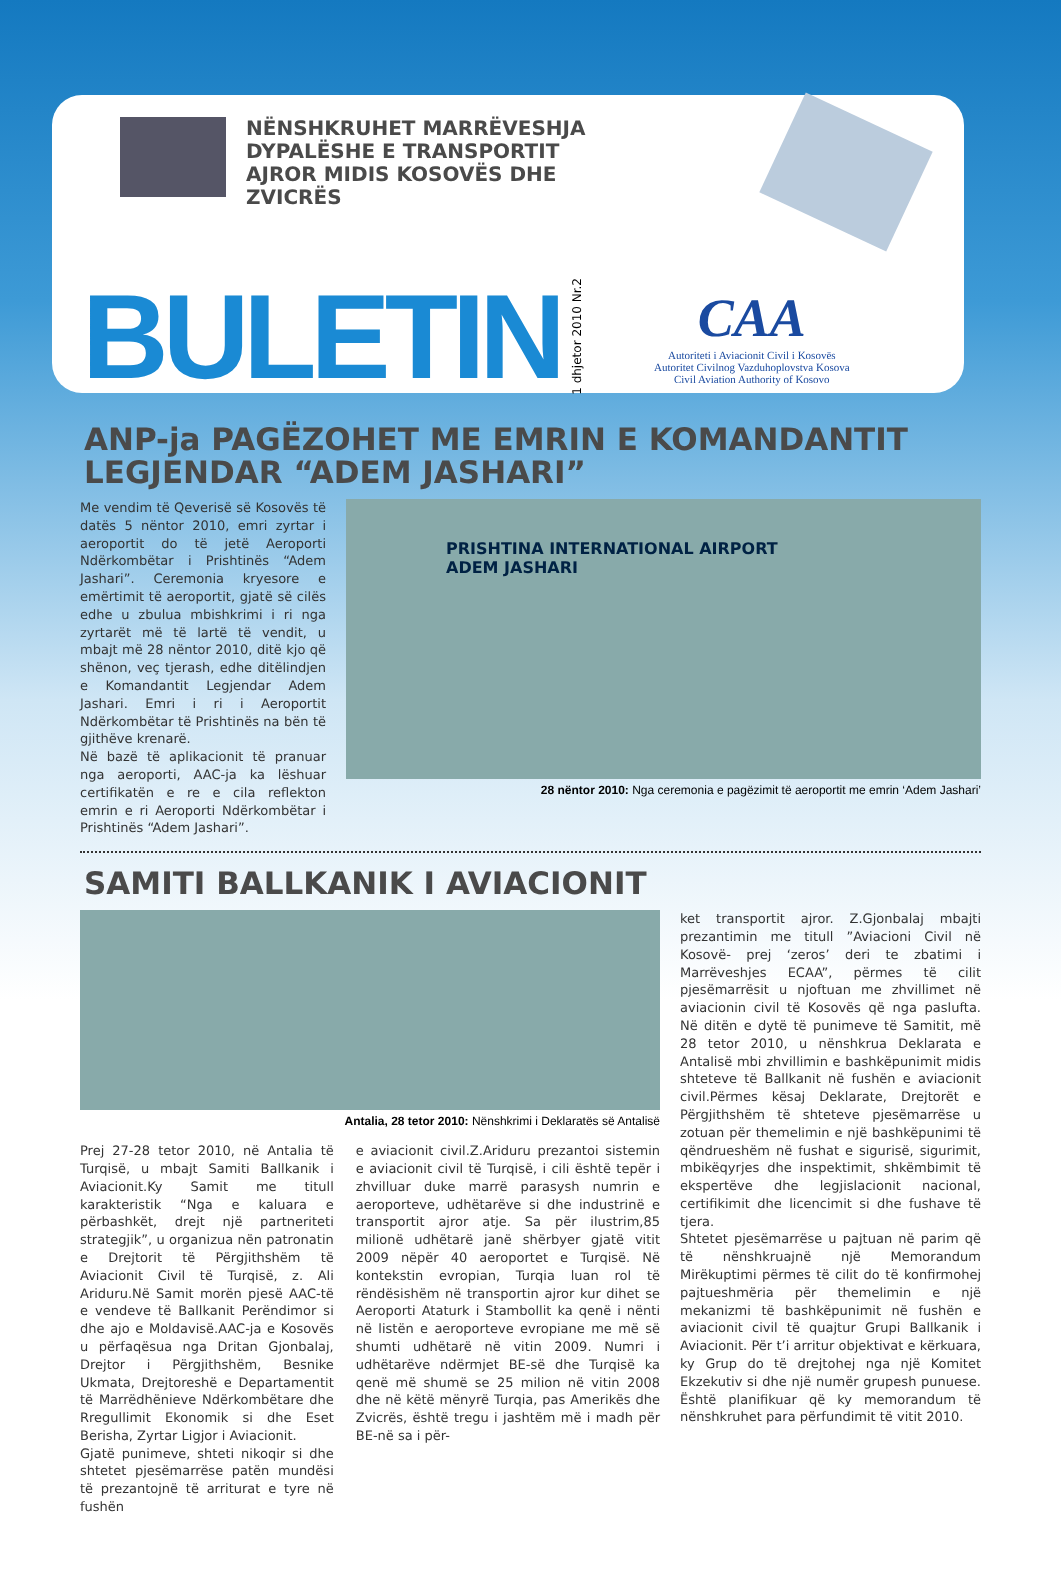NËNSHKRUHET MARRËVESHJA DYPALËSHE E TRANSPORTIT AJROR MIDIS KOSOVËS DHE ZVICRËS
BULETIN
1 dhjetor 2010 Nr.2
CAA
Autoriteti i Aviacionit Civil i Kosovës
Autoritet Civilnog Vazduhoplovstva Kosova
Civil Aviation Authority of Kosovo
ANP-ja PAGËZOHET ME EMRIN E KOMANDANTIT
LEGJENDAR “ADEM JASHARI”
Me vendim të Qeverisë së Kosovës të datës 5 nëntor 2010, emri zyrtar i aeroportit do të jetë Aeroporti Ndërkombëtar i Prishtinës “Adem Jashari”. Ceremonia kryesore e emërtimit të aeroportit, gjatë së cilës edhe u zbulua mbishkrimi i ri nga zyrtarët më të lartë të vendit, u mbajt më 28 nëntor 2010, ditë kjo që shënon, veç tjerash, edhe ditëlindjen e Komandantit Legjendar Adem Jashari. Emri i ri i Aeroportit Ndërkombëtar të Prishtinës na bën të gjithëve krenarë.
Në bazë të aplikacionit të pranuar nga aeroporti, AAC-ja ka lëshuar certifikatën e re e cila reflekton emrin e ri Aeroporti Ndërkombëtar i Prishtinës “Adem Jashari”.
PRISHTINA INTERNATIONAL AIRPORT
ADEM JASHARI
28 nëntor 2010: Nga ceremonia e pagëzimit të aeroportit me emrin ‘Adem Jashari’
SAMITI BALLKANIK I AVIACIONIT
Antalia, 28 tetor 2010: Nënshkrimi i Deklaratës së Antalisë
Prej 27-28 tetor 2010, në Antalia të Turqisë, u mbajt Samiti Ballkanik i Aviacionit.Ky Samit me titull karakteristik “Nga e kaluara e përbashkët, drejt një partneriteti strategjik”, u organizua nën patronatin e Drejtorit të Përgjithshëm të Aviacionit Civil të Turqisë, z. Ali Ariduru.Në Samit morën pjesë AAC-të e vendeve të Ballkanit Perëndimor si dhe ajo e Moldavisë.AAC-ja e Kosovës u përfaqësua nga Dritan Gjonbalaj, Drejtor i Përgjithshëm, Besnike Ukmata, Drejtoreshë e Departamentit të Marrëdhënieve Ndërkombëtare dhe Rregullimit Ekonomik si dhe Eset Berisha, Zyrtar Ligjor i Aviacionit.
Gjatë punimeve, shteti nikoqir si dhe shtetet pjesëmarrëse patën mundësi të prezantojnë të arriturat e tyre në fushën
e aviacionit civil.Z.Ariduru prezantoi sistemin e aviacionit civil të Turqisë, i cili është tepër i zhvilluar duke marrë parasysh numrin e aeroporteve, udhëtarëve si dhe industrinë e transportit ajror atje. Sa për ilustrim,85 milionë udhëtarë janë shërbyer gjatë vitit 2009 nëpër 40 aeroportet e Turqisë. Në kontekstin evropian, Turqia luan rol të rëndësishëm në transportin ajror kur dihet se Aeroporti Ataturk i Stambollit ka qenë i nënti në listën e aeroporteve evropiane me më së shumti udhëtarë në vitin 2009. Numri i udhëtarëve ndërmjet BE-së dhe Turqisë ka qenë më shumë se 25 milion në vitin 2008 dhe në këtë mënyrë Turqia, pas Amerikës dhe Zvicrës, është tregu i jashtëm më i madh për BE-në sa i për-
ket transportit ajror. Z.Gjonbalaj mbajti prezantimin me titull ”Aviacioni Civil në Kosovë- prej ‘zeros’ deri te zbatimi i Marrëveshjes ECAA”, përmes të cilit pjesëmarrësit u njoftuan me zhvillimet në aviacionin civil të Kosovës që nga paslufta. Në ditën e dytë të punimeve të Samitit, më 28 tetor 2010, u nënshkrua Deklarata e Antalisë mbi zhvillimin e bashkëpunimit midis shteteve të Ballkanit në fushën e aviacionit civil.Përmes kësaj Deklarate, Drejtorët e Përgjithshëm të shteteve pjesëmarrëse u zotuan për themelimin e një bashkëpunimi të qëndrueshëm në fushat e sigurisë, sigurimit, mbikëqyrjes dhe inspektimit, shkëmbimit të ekspertëve dhe legjislacionit nacional, certifikimit dhe licencimit si dhe fushave të tjera.
Shtetet pjesëmarrëse u pajtuan në parim që të nënshkruajnë një Memorandum Mirëkuptimi përmes të cilit do të konfirmohej pajtueshmëria për themelimin e një mekanizmi të bashkëpunimit në fushën e aviacionit civil të quajtur Grupi Ballkanik i Aviacionit. Për t’i arritur objektivat e kërkuara, ky Grup do të drejtohej nga një Komitet Ekzekutiv si dhe një numër grupesh punuese. Është planifikuar që ky memorandum të nënshkruhet para përfundimit të vitit 2010.